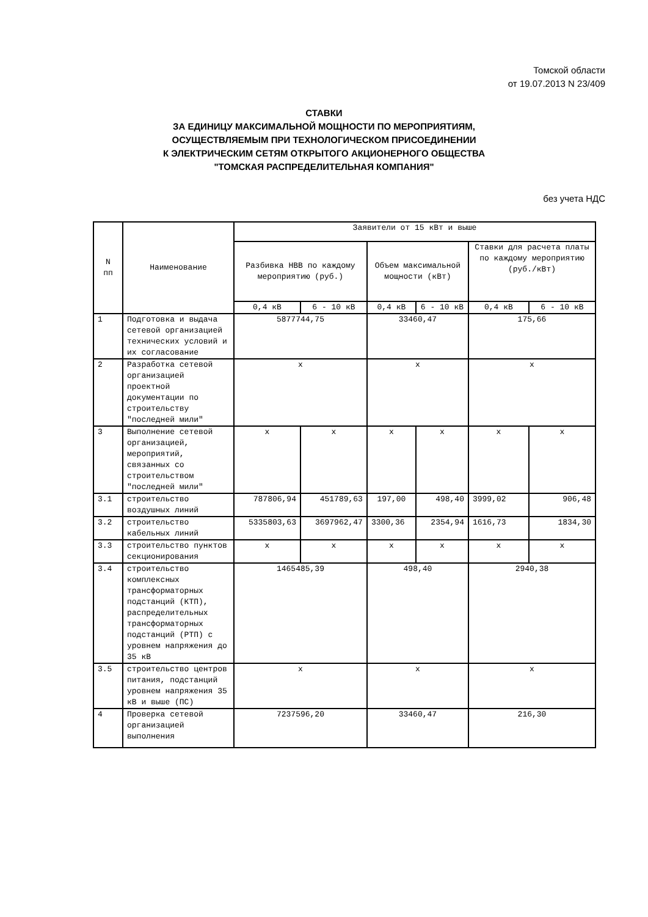Томской области
от 19.07.2013 N 23/409
СТАВКИ
ЗА ЕДИНИЦУ МАКСИМАЛЬНОЙ МОЩНОСТИ ПО МЕРОПРИЯТИЯМ,
ОСУЩЕСТВЛЯЕМЫМ ПРИ ТЕХНОЛОГИЧЕСКОМ ПРИСОЕДИНЕНИИ
К ЭЛЕКТРИЧЕСКИМ СЕТЯМ ОТКРЫТОГО АКЦИОНЕРНОГО ОБЩЕСТВА
"ТОМСКАЯ РАСПРЕДЕЛИТЕЛЬНАЯ КОМПАНИЯ"
без учета НДС
| N пп | Наименование | Заявители от 15 кВт и выше | | | | | |
| --- | --- | --- | --- | --- | --- | --- | --- |
| | | Разбивка НВВ по каждому мероприятию (руб.) | | Объем максимальной мощности (кВт) | | Ставки для расчета платы по каждому мероприятию (руб./кВт) | |
| | | 0,4 кВ | 6 - 10 кВ | 0,4 кВ | 6 - 10 кВ | 0,4 кВ | 6 - 10 кВ |
| 1 | Подготовка и выдача сетевой организацией технических условий и их согласование | 5877744,75 | | 33460,47 | | 175,66 | |
| 2 | Разработка сетевой организацией проектной документации по строительству "последней мили" | x | | x | | x | |
| 3 | Выполнение сетевой организацией, мероприятий, связанных со строительством "последней мили" | x | x | x | x | x | x |
| 3.1 | строительство воздушных линий | 787806,94 | 451789,63 | 197,00 | 498,40 | 3999,02 | 906,48 |
| 3.2 | строительство кабельных линий | 5335803,63 | 3697962,47 | 3300,36 | 2354,94 | 1616,73 | 1834,30 |
| 3.3 | строительство пунктов секционирования | x | x | x | x | x | x |
| 3.4 | строительство комплексных трансформаторных подстанций (КТП), распределительных трансформаторных подстанций (РТП) с уровнем напряжения до 35 кВ | 1465485,39 | | 498,40 | | 2940,38 | |
| 3.5 | строительство центров питания, подстанций уровнем напряжения 35 кВ и выше (ПС) | x | | x | | x | |
| 4 | Проверка сетевой организацией выполнения | 7237596,20 | | 33460,47 | | 216,30 | |